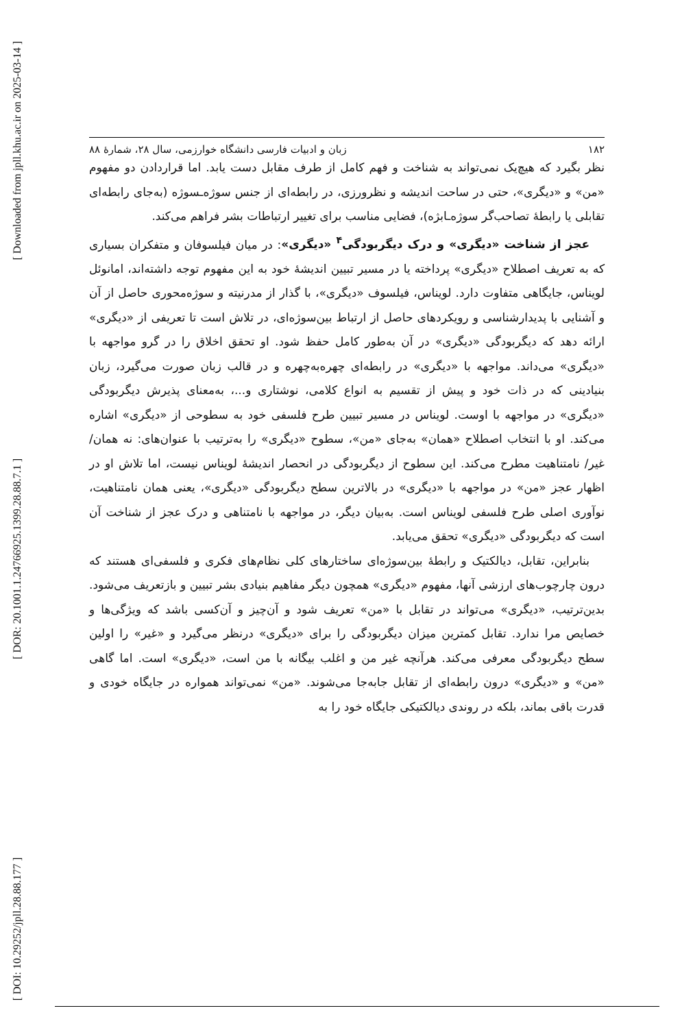[ Downloaded from jpll.khu.ac.ir on 2025-03-14 ]
[ DOR: 20.1001.1.24766925.1399.28.88.7.1 ]
[ DOI: 10.29252/jpll.28.88.177 ]
۱۸۲ زبان و ادبیات فارسی دانشگاه خوارزمی، سال ۲۸، شمارهٔ ۸۸
نظر بگیرد که هیچ‌یک نمی‌تواند به شناخت و فهم کامل از طرف مقابل دست یابد. اما قراردادن دو مفهوم «من» و «دیگری»، حتی در ساحت اندیشه و نظرورزی، در رابطه‌ای از جنس سوژه‌ـسوژه (به‌جای رابطه‌ای تقابلی یا رابطهٔ تصاحب‌گر سوژه‌ـابژه)، فضایی مناسب برای تغییر ارتباطات بشر فراهم می‌کند.
عجز از شناخت «دیگری» و درک دیگربودگی<sup>۴</sup> «دیگری»: در میان فیلسوفان و متفکران بسیاری که به تعریف اصطلاح «دیگری» پرداخته یا در مسیر تبیین اندیشهٔ خود به این مفهوم توجه داشته‌اند، امانوئل لویناس، جایگاهی متفاوت دارد. لویناس، فیلسوف «دیگری»، با گذار از مدرنیته و سوژه‌محوری حاصل از آن و آشنایی با پدیدارشناسی و رویکردهای حاصل از ارتباط بین‌سوژه‌ای، در تلاش است تا تعریفی از «دیگری» ارائه دهد که دیگربودگی «دیگری» در آن به‌طور کامل حفظ شود. او تحقق اخلاق را در گرو مواجهه با «دیگری» می‌داند. مواجهه با «دیگری» در رابطه‌ای چهره‌به‌چهره و در قالب زبان صورت می‌گیرد، زبان بنیادینی که در ذات خود و پیش از تقسیم به انواع کلامی، نوشتاری و...، به‌معنای پذیرش دیگربودگی «دیگری» در مواجهه با اوست. لویناس در مسیر تبیین طرح فلسفی خود به سطوحی از «دیگری» اشاره می‌کند. او با انتخاب اصطلاح «همان» به‌جای «من»، سطوح «دیگری» را به‌ترتیب با عنوان‌های: نه همان/ غیر/ نامتناهیت مطرح می‌کند. این سطوح از دیگربودگی در انحصار اندیشهٔ لویناس نیست، اما تلاش او در اظهار عجز «من» در مواجهه با «دیگری» در بالاترین سطح دیگربودگی «دیگری»، یعنی همان نامتناهیت، نوآوری اصلی طرح فلسفی لویناس است. به‌بیان دیگر، در مواجهه با نامتناهی و درک عجز از شناخت آن است که دیگربودگی «دیگری» تحقق می‌یابد.
بنابراین، تقابل، دیالکتیک و رابطهٔ بین‌سوژه‌ای ساختارهای کلی نظام‌های فکری و فلسفی‌ای هستند که درون چارچوب‌های ارزشی آنها، مفهوم «دیگری» همچون دیگر مفاهیم بنیادی بشر تبیین و بازتعریف می‌شود. بدین‌ترتیب، «دیگری» می‌تواند در تقابل با «من» تعریف شود و آن‌چیز و آن‌کسی باشد که ویژگی‌ها و خصایص مرا ندارد. تقابل کمترین میزان دیگربودگی را برای «دیگری» درنظر می‌گیرد و «غیر» را اولین سطح دیگربودگی معرفی می‌کند. هرآنچه غیر من و اغلب بیگانه با من است، «دیگری» است. اما گاهی «من» و «دیگری» درون رابطه‌ای از تقابل جابه‌جا می‌شوند. «من» نمی‌تواند همواره در جایگاه خودی و قدرت باقی بماند، بلکه در روندی دیالکتیکی جایگاه خود را به